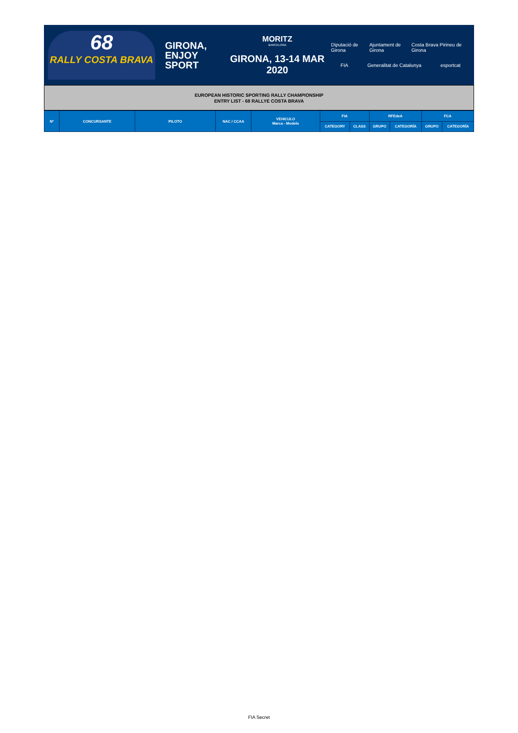68
RALLY COSTA BRAVA
GIRONA,
ENJOY
SPORT
MORITZ
BARCELONA
GIRONA, 13-14 MAR 2020
Diputació de Girona Ajuntament de Girona Costa Brava Pirineu de Girona
FIA Generalitat de Catalunya esportcat
EUROPEAN HISTORIC SPORTING RALLY CHAMPIONSHIP
ENTRY LIST - 68 RALLYE COSTA BRAVA
| Nº | CONCURSANTE | PILOTO | NAC / CCAA | VEHICULO Marca - Modelo | FIA | | RFEdeA | | FCA | |
| --- | --- | --- | --- | --- | --- | --- | --- | --- | --- | --- |
| | | | | | CATEGORY | CLASS | GRUPO | CATEGORÍA | GRUPO | CATEGORÍA |
FIA Secret